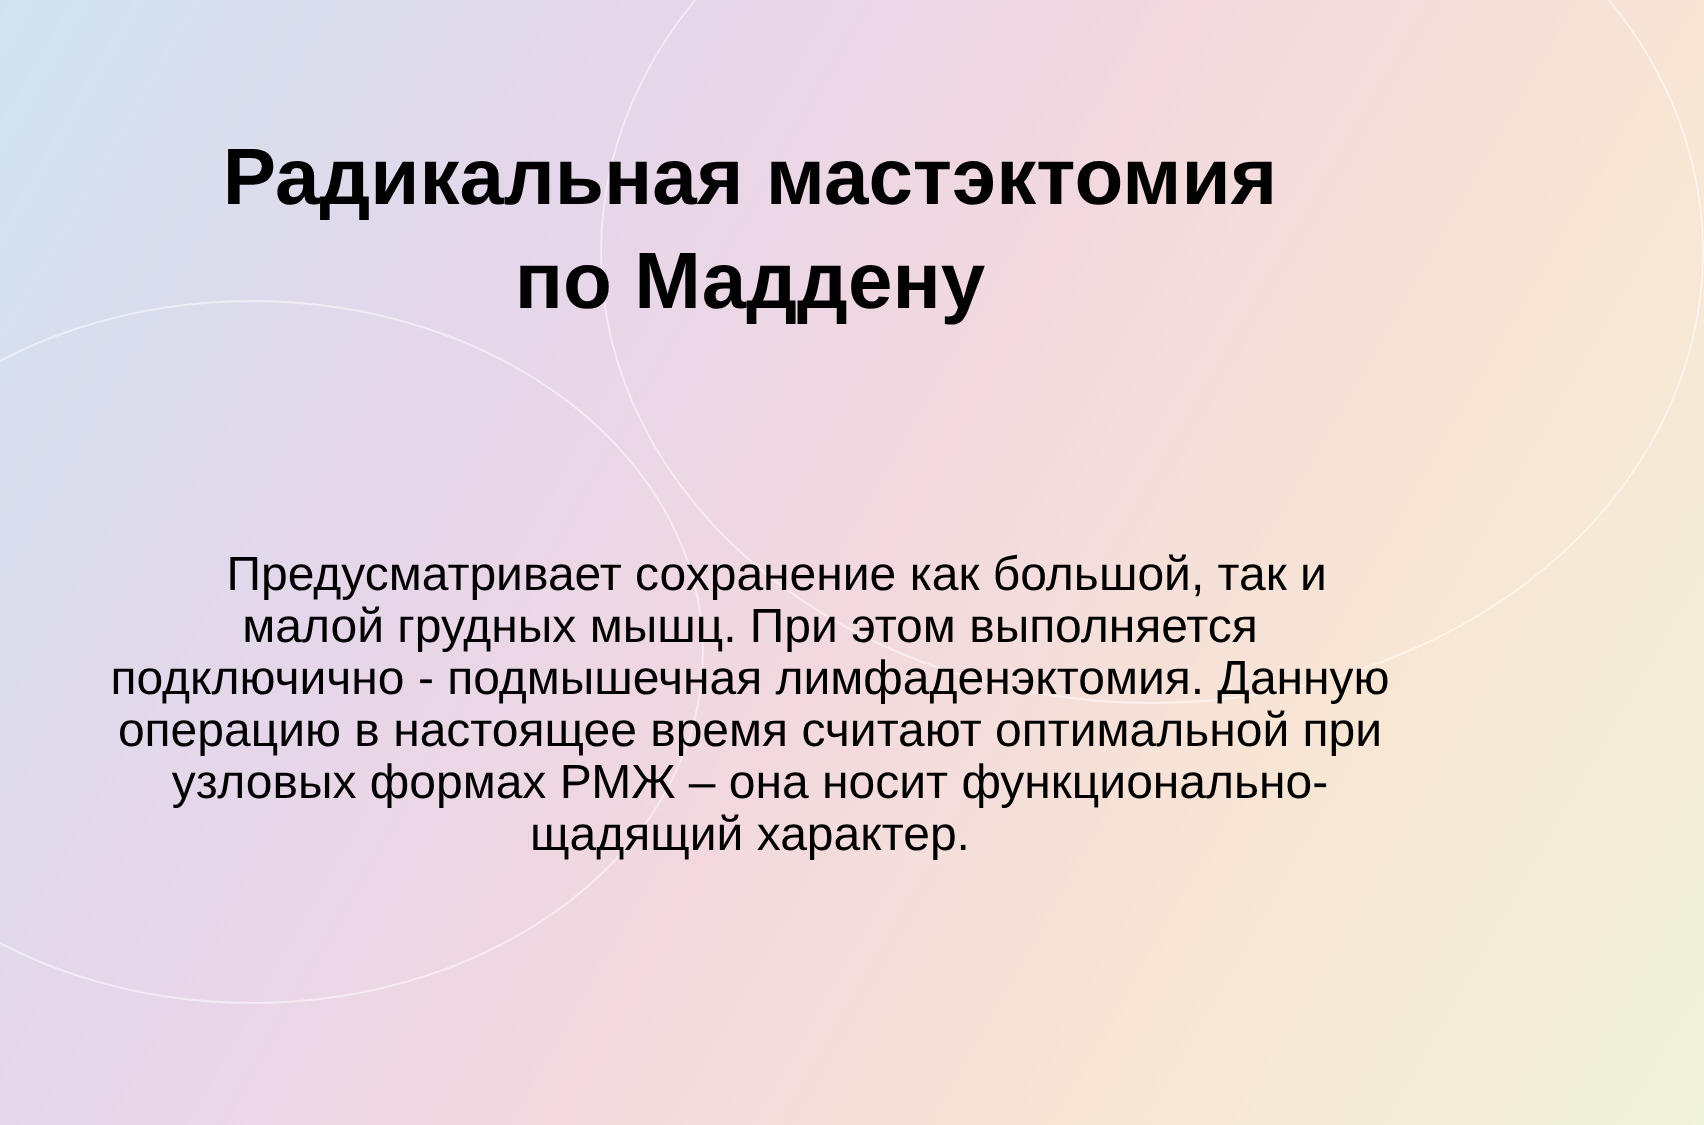Радикальная мастэктомия
по Маддену
Предусматривает сохранение как большой, так и малой грудных мышц. При этом выполняется подключично - подмышечная лимфаденэктомия. Данную операцию в настоящее время считают оптимальной при узловых формах РМЖ – она носит функционально-щадящий характер.